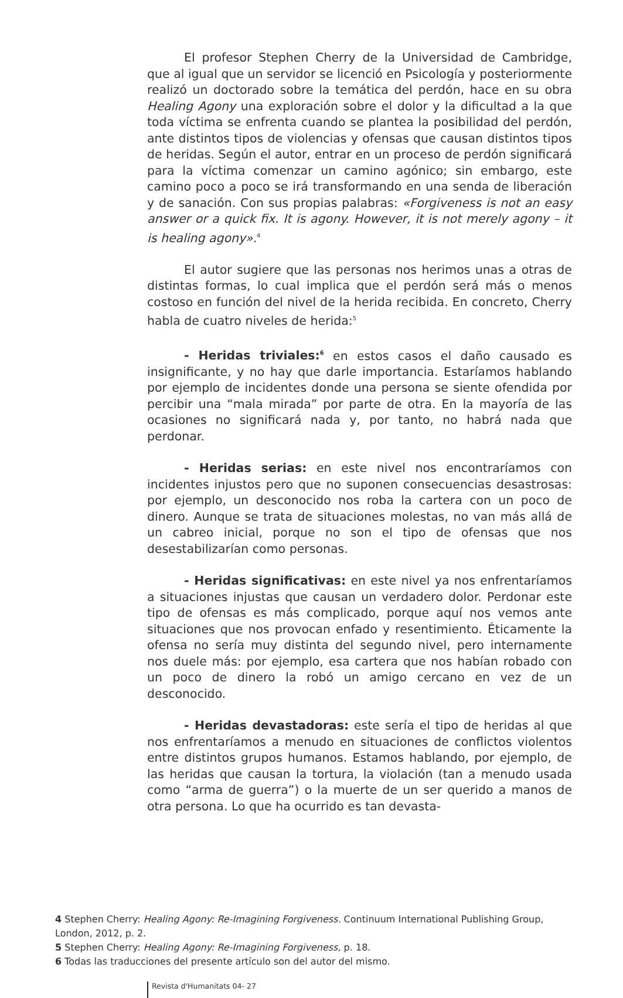El profesor Stephen Cherry de la Universidad de Cambridge, que al igual que un servidor se licenció en Psicología y posteriormente realizó un doctorado sobre la temática del perdón, hace en su obra Healing Agony una exploración sobre el dolor y la dificultad a la que toda víctima se enfrenta cuando se plantea la posibilidad del perdón, ante distintos tipos de violencias y ofensas que causan distintos tipos de heridas. Según el autor, entrar en un proceso de perdón significará para la víctima comenzar un camino agónico; sin embargo, este camino poco a poco se irá transformando en una senda de liberación y de sanación. Con sus propias palabras: «Forgiveness is not an easy answer or a quick fix. It is agony. However, it is not merely agony – it is healing agony».<sup>4</sup>
El autor sugiere que las personas nos herimos unas a otras de distintas formas, lo cual implica que el perdón será más o menos costoso en función del nivel de la herida recibida. En concreto, Cherry habla de cuatro niveles de herida:<sup>5</sup>
- Heridas triviales:<sup>6</sup> en estos casos el daño causado es insignificante, y no hay que darle importancia. Estaríamos hablando por ejemplo de incidentes donde una persona se siente ofendida por percibir una “mala mirada” por parte de otra. En la mayoría de las ocasiones no significará nada y, por tanto, no habrá nada que perdonar.
- Heridas serias: en este nivel nos encontraríamos con incidentes injustos pero que no suponen consecuencias desastrosas: por ejemplo, un desconocido nos roba la cartera con un poco de dinero. Aunque se trata de situaciones molestas, no van más allá de un cabreo inicial, porque no son el tipo de ofensas que nos desestabilizarían como personas.
- Heridas significativas: en este nivel ya nos enfrentaríamos a situaciones injustas que causan un verdadero dolor. Perdonar este tipo de ofensas es más complicado, porque aquí nos vemos ante situaciones que nos provocan enfado y resentimiento. Éticamente la ofensa no sería muy distinta del segundo nivel, pero internamente nos duele más: por ejemplo, esa cartera que nos habían robado con un poco de dinero la robó un amigo cercano en vez de un desconocido.
- Heridas devastadoras: este sería el tipo de heridas al que nos enfrentaríamos a menudo en situaciones de conflictos violentos entre distintos grupos humanos. Estamos hablando, por ejemplo, de las heridas que causan la tortura, la violación (tan a menudo usada como “arma de guerra”) o la muerte de un ser querido a manos de otra persona. Lo que ha ocurrido es tan devasta-
4 Stephen Cherry: Healing Agony: Re-Imagining Forgiveness. Continuum International Publishing Group, London, 2012, p. 2.
5 Stephen Cherry: Healing Agony: Re-Imagining Forgiveness, p. 18.
6 Todas las traducciones del presente artículo son del autor del mismo.
Revista d'Humanitats 04- 27